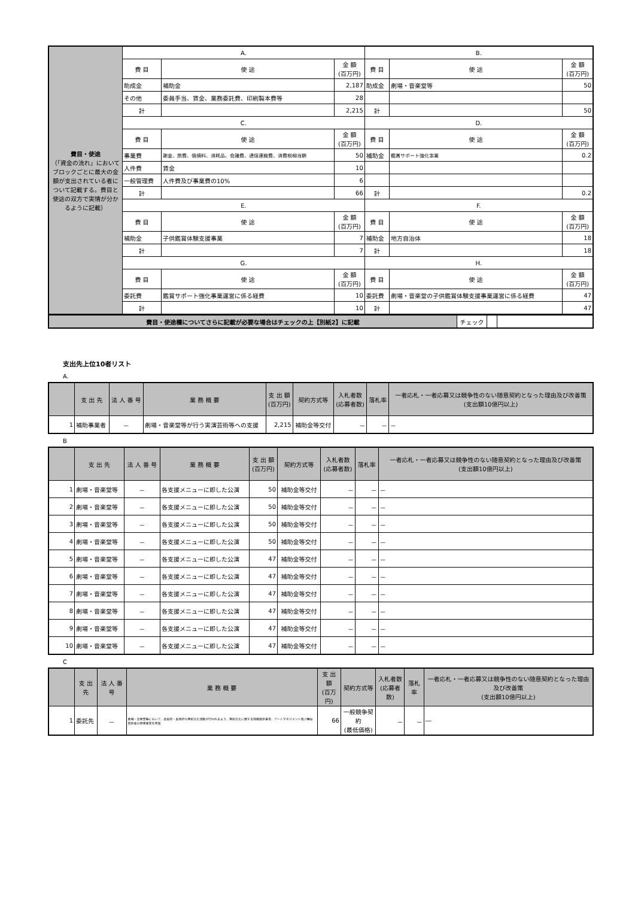| 費目・使途 （「資金の流れ」においてブロックごとに最大の金額が支出されている者について記載する。費目と使途の双方で実情が分かるように記載） | A. | | | B. | | |
| | 費 目 | 使 途 | 金 額 (百万円) | 費 目 | 使 途 | 金 額 (百万円) |
| | 助成金 | 補助金 | 2,187 | 助成金 | 劇場・音楽堂等 | 50 |
| | その他 | 委員手当、賃金、業務委託費、印刷製本費等 | 28 | | | |
| | 計 | | 2,215 | 計 | | 50 |
| | C. | | | D. | | |
| | 費 目 | 使 途 | 金 額 (百万円) | 費 目 | 使 途 | 金 額 (百万円) |
| | 事業費 | 謝金、旅費、借損料、消耗品、会議費、通信運搬費、消費税相当額 | 50 | 補助金 | 鑑賞サポート強化事業 | 0.2 |
| | 人件費 | 賃金 | 10 | | | |
| | 一般管理費 | 人件費及び事業費の10% | 6 | | | |
| | 計 | | 66 | 計 | | 0.2 |
| | E. | | | F. | | |
| | 費 目 | 使 途 | 金 額 (百万円) | 費 目 | 使 途 | 金 額 (百万円) |
| | 補助金 | 子供鑑賞体験支援事業 | 7 | 補助金 | 地方自治体 | 18 |
| | 計 | | 7 | 計 | | 18 |
| | G. | | | H. | | |
| | 費 目 | 使 途 | 金 額 (百万円) | 費 目 | 使 途 | 金 額 (百万円) |
| | 委託費 | 鑑賞サポート強化事業運営に係る経費 | 10 | 委託費 | 劇場・音楽堂の子供鑑賞体験支援事業運営に係る経費 | 47 |
| | 計 | | 10 | 計 | | 47 |
| 費目・使途欄についてさらに記載が必要な場合はチェックの上【別紙2】に記載 | チェック | | |
支出先上位10者リスト
A.
| | 支 出 先 | 法 人 番 号 | 業 務 概 要 | 支 出 額 (百万円) | 契約方式等 | 入札者数 (応募者数) | 落札率 | 一者応札・一者応募又は競争性のない随意契約となった理由及び改善策 (支出額10億円以上) |
| --- | --- | --- | --- | --- | --- | --- | --- | --- |
| 1 | 補助事業者 | － | 劇場・音楽堂等が行う実演芸術等への支援 | 2,215 | 補助金等交付 | － | － | － |
B
| | 支 出 先 | 法 人 番 号 | 業 務 概 要 | 支 出 額 (百万円) | 契約方式等 | 入札者数 (応募者数) | 落札率 | 一者応札・一者応募又は競争性のない随意契約となった理由及び改善策 (支出額10億円以上) |
| --- | --- | --- | --- | --- | --- | --- | --- | --- |
| 1 | 劇場・音楽堂等 | － | 各支援メニューに即した公演 | 50 | 補助金等交付 | － | － | － |
| 2 | 劇場・音楽堂等 | － | 各支援メニューに即した公演 | 50 | 補助金等交付 | － | － | － |
| 3 | 劇場・音楽堂等 | － | 各支援メニューに即した公演 | 50 | 補助金等交付 | － | － | － |
| 4 | 劇場・音楽堂等 | － | 各支援メニューに即した公演 | 50 | 補助金等交付 | － | － | － |
| 5 | 劇場・音楽堂等 | － | 各支援メニューに即した公演 | 47 | 補助金等交付 | － | － | － |
| 6 | 劇場・音楽堂等 | － | 各支援メニューに即した公演 | 47 | 補助金等交付 | － | － | － |
| 7 | 劇場・音楽堂等 | － | 各支援メニューに即した公演 | 47 | 補助金等交付 | － | － | － |
| 8 | 劇場・音楽堂等 | － | 各支援メニューに即した公演 | 47 | 補助金等交付 | － | － | － |
| 9 | 劇場・音楽堂等 | － | 各支援メニューに即した公演 | 47 | 補助金等交付 | － | － | － |
| 10 | 劇場・音楽堂等 | － | 各支援メニューに即した公演 | 47 | 補助金等交付 | － | － | － |
C
| | 支 出 先 | 法 人 番 号 | 業 務 概 要 | 支 出 額 (百万円) | 契約方式等 | 入札者数 (応募者数) | 落札率 | 一者応札・一者応募又は競争性のない随意契約となった理由及び改善策 (支出額10億円以上) |
| --- | --- | --- | --- | --- | --- | --- | --- | --- |
| 1 | 委託先 | － | 劇場・音楽堂等において、自主的・主体的な芸術文化活動が行われるよう、芸術文化に関する情報提供事業、アートマネジメント及び舞台技術者の研修事業を実施 | 66 | 一般競争契約 (最低価格) | － | － | ― |